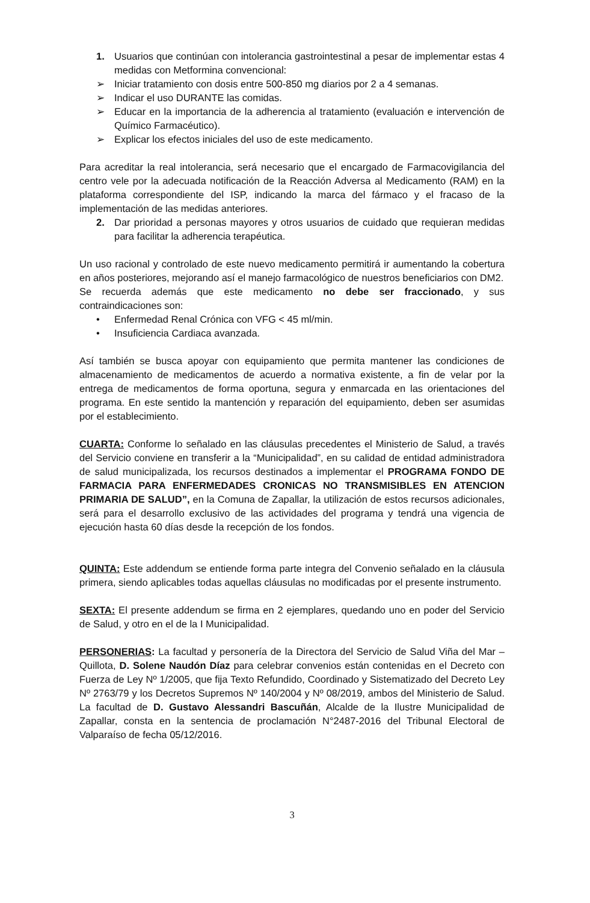1. Usuarios que continúan con intolerancia gastrointestinal a pesar de implementar estas 4 medidas con Metformina convencional:
➢ Iniciar tratamiento con dosis entre 500-850 mg diarios por 2 a 4 semanas.
➢ Indicar el uso DURANTE las comidas.
➢ Educar en la importancia de la adherencia al tratamiento (evaluación e intervención de Químico Farmacéutico).
➢ Explicar los efectos iniciales del uso de este medicamento.
Para acreditar la real intolerancia, será necesario que el encargado de Farmacovigilancia del centro vele por la adecuada notificación de la Reacción Adversa al Medicamento (RAM) en la plataforma correspondiente del ISP, indicando la marca del fármaco y el fracaso de la implementación de las medidas anteriores.
2. Dar prioridad a personas mayores y otros usuarios de cuidado que requieran medidas para facilitar la adherencia terapéutica.
Un uso racional y controlado de este nuevo medicamento permitirá ir aumentando la cobertura en años posteriores, mejorando así el manejo farmacológico de nuestros beneficiarios con DM2.
Se recuerda además que este medicamento no debe ser fraccionado, y sus contraindicaciones son:
• Enfermedad Renal Crónica con VFG < 45 ml/min.
• Insuficiencia Cardiaca avanzada.
Así también se busca apoyar con equipamiento que permita mantener las condiciones de almacenamiento de medicamentos de acuerdo a normativa existente, a fin de velar por la entrega de medicamentos de forma oportuna, segura y enmarcada en las orientaciones del programa. En este sentido la mantención y reparación del equipamiento, deben ser asumidas por el establecimiento.
CUARTA: Conforme lo señalado en las cláusulas precedentes el Ministerio de Salud, a través del Servicio conviene en transferir a la “Municipalidad”, en su calidad de entidad administradora de salud municipalizada, los recursos destinados a implementar el PROGRAMA FONDO DE FARMACIA PARA ENFERMEDADES CRONICAS NO TRANSMISIBLES EN ATENCION PRIMARIA DE SALUD”, en la Comuna de Zapallar, la utilización de estos recursos adicionales, será para el desarrollo exclusivo de las actividades del programa y tendrá una vigencia de ejecución hasta 60 días desde la recepción de los fondos.
QUINTA: Este addendum se entiende forma parte integra del Convenio señalado en la cláusula primera, siendo aplicables todas aquellas cláusulas no modificadas por el presente instrumento.
SEXTA: El presente addendum se firma en 2 ejemplares, quedando uno en poder del Servicio de Salud, y otro en el de la I Municipalidad.
PERSONERIAS: La facultad y personería de la Directora del Servicio de Salud Viña del Mar – Quillota, D. Solene Naudón Díaz para celebrar convenios están contenidas en el Decreto con Fuerza de Ley Nº 1/2005, que fija Texto Refundido, Coordinado y Sistematizado del Decreto Ley Nº 2763/79 y los Decretos Supremos Nº 140/2004 y Nº 08/2019, ambos del Ministerio de Salud. La facultad de D. Gustavo Alessandri Bascuñán, Alcalde de la Ilustre Municipalidad de Zapallar, consta en la sentencia de proclamación N°2487-2016 del Tribunal Electoral de Valparaíso de fecha 05/12/2016.
3